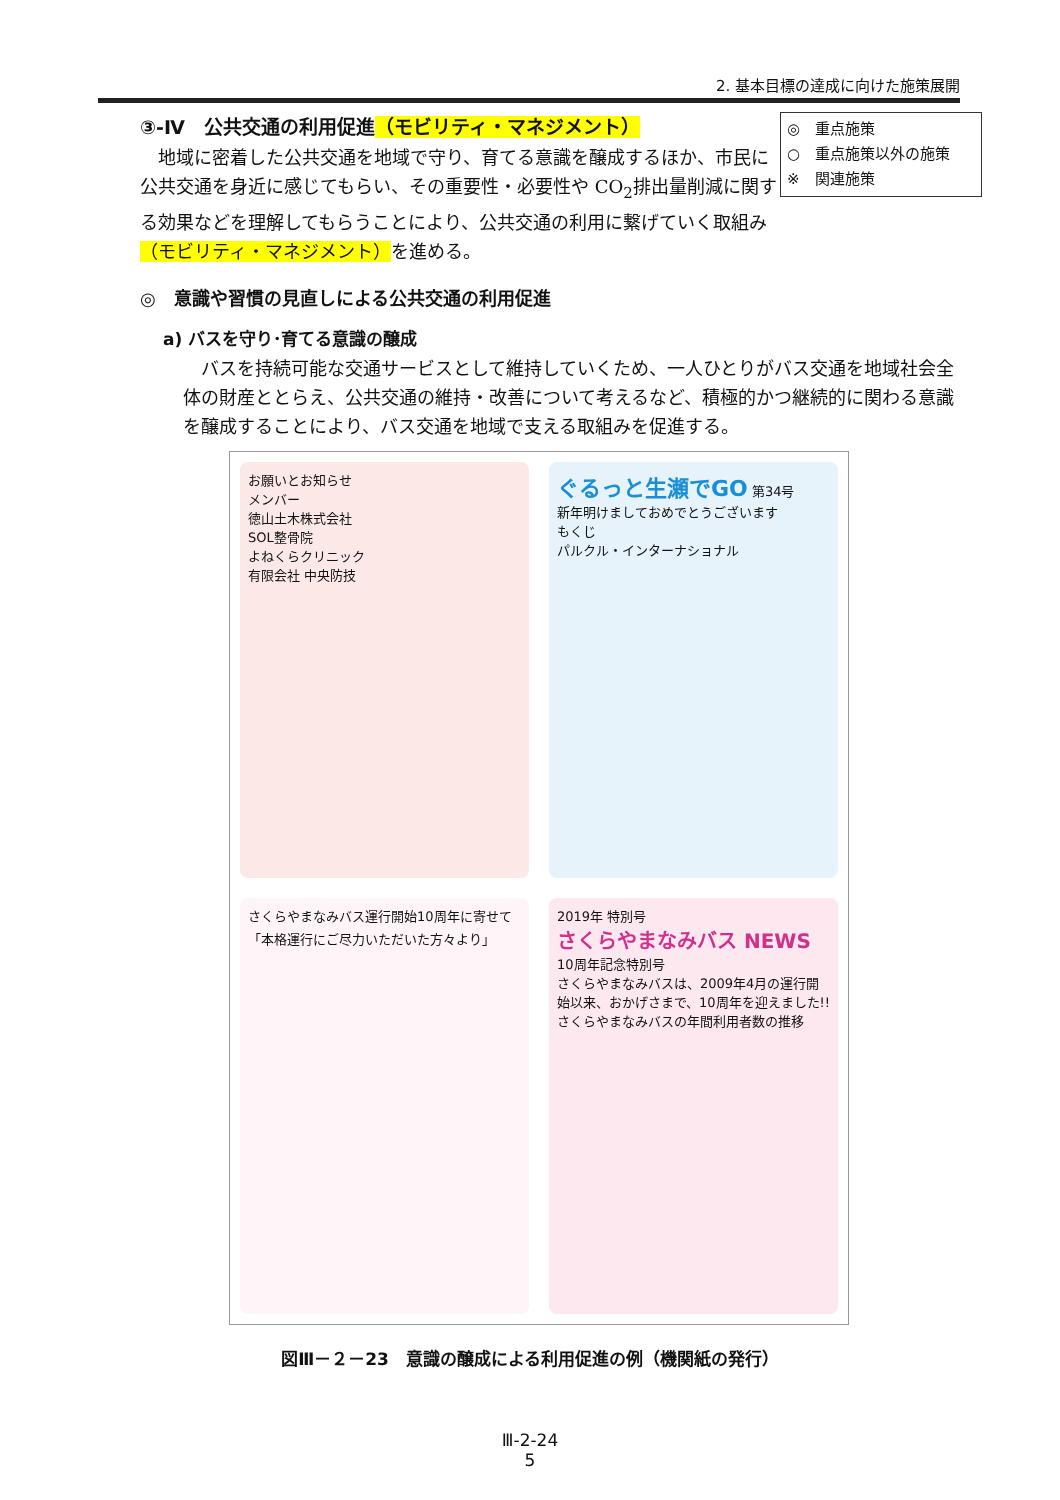2. 基本目標の達成に向けた施策展開
③-Ⅳ　公共交通の利用促進（モビリティ・マネジメント）
　地域に密着した公共交通を地域で守り、育てる意識を醸成するほか、市民に公共交通を身近に感じてもらい、その重要性・必要性や CO<sub>2</sub>排出量削減に関する効果などを理解してもらうことにより、公共交通の利用に繋げていく取組み（モビリティ・マネジメント）を進める。
◎　重点施策
○　重点施策以外の施策
※　関連施策
◎　意識や習慣の見直しによる公共交通の利用促進
a) バスを守り･育てる意識の醸成
　バスを持続可能な交通サービスとして維持していくため、一人ひとりがバス交通を地域社会全体の財産ととらえ、公共交通の維持・改善について考えるなど、積極的かつ継続的に関わる意識を醸成することにより、バス交通を地域で支える取組みを促進する。
お願いとお知らせ
メンバー
徳山土木株式会社
SOL整骨院
よねくらクリニック
有限会社 中央防技
ぐるっと生瀬でGO 第34号
新年明けましておめでとうございます
もくじ
パルクル・インターナショナル
さくらやまなみバス運行開始10周年に寄せて
「本格運行にご尽力いただいた方々より」
2019年 特別号
さくらやまなみバス NEWS 10周年記念特別号
さくらやまなみバスは、2009年4月の運行開始以来、おかげさまで、10周年を迎えました!!
さくらやまなみバスの年間利用者数の推移
図Ⅲ－２－23　意識の醸成による利用促進の例（機関紙の発行）
Ⅲ-2-24
5